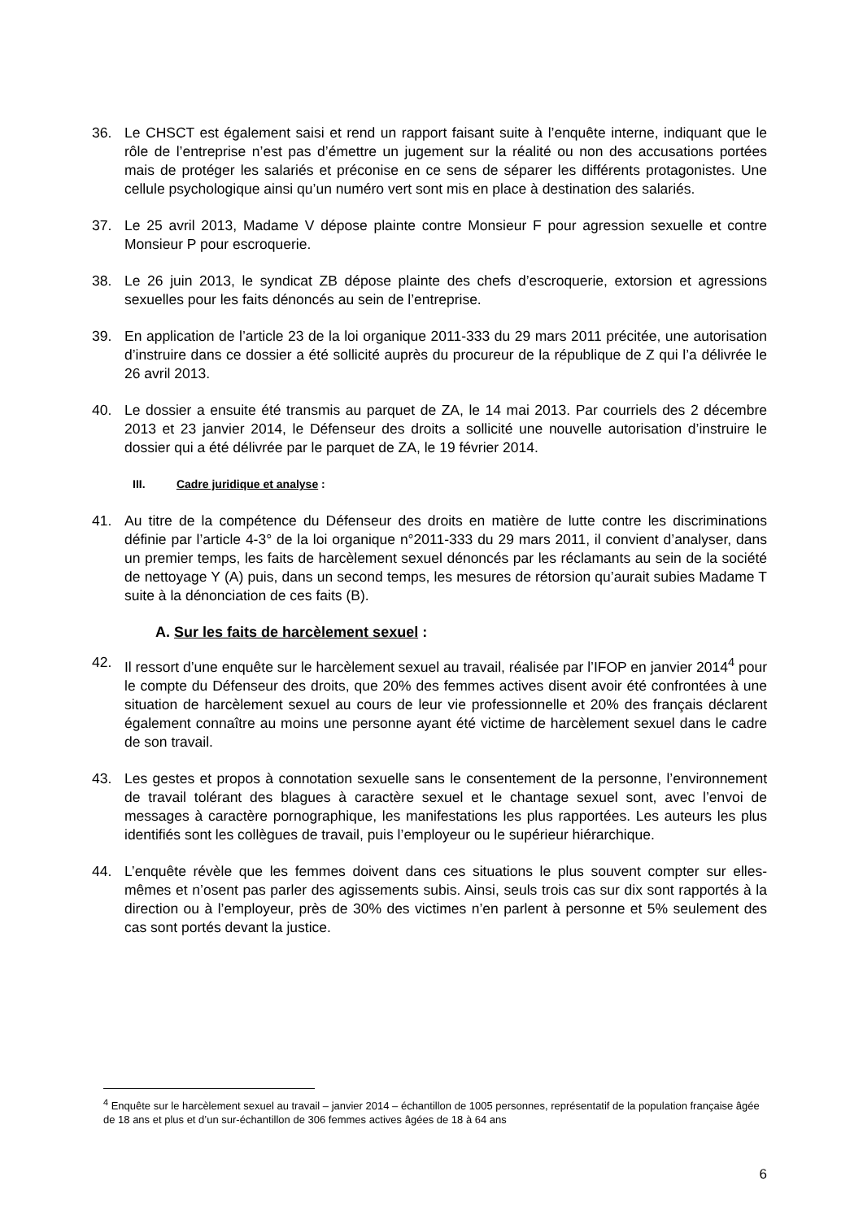36. Le CHSCT est également saisi et rend un rapport faisant suite à l’enquête interne, indiquant que le rôle de l’entreprise n’est pas d’émettre un jugement sur la réalité ou non des accusations portées mais de protéger les salariés et préconise en ce sens de séparer les différents protagonistes. Une cellule psychologique ainsi qu’un numéro vert sont mis en place à destination des salariés.
37. Le 25 avril 2013, Madame V dépose plainte contre Monsieur F pour agression sexuelle et contre Monsieur P pour escroquerie.
38. Le 26 juin 2013, le syndicat ZB dépose plainte des chefs d’escroquerie, extorsion et agressions sexuelles pour les faits dénoncés au sein de l’entreprise.
39. En application de l’article 23 de la loi organique 2011-333 du 29 mars 2011 précitée, une autorisation d’instruire dans ce dossier a été sollicité auprès du procureur de la république de Z qui l’a délivrée le 26 avril 2013.
40. Le dossier a ensuite été transmis au parquet de ZA, le 14 mai 2013. Par courriels des 2 décembre 2013 et 23 janvier 2014, le Défenseur des droits a sollicité une nouvelle autorisation d’instruire le dossier qui a été délivrée par le parquet de ZA, le 19 février 2014.
III. Cadre juridique et analyse :
41. Au titre de la compétence du Défenseur des droits en matière de lutte contre les discriminations définie par l’article 4-3° de la loi organique n°2011-333 du 29 mars 2011, il convient d’analyser, dans un premier temps, les faits de harcèlement sexuel dénoncés par les réclamants au sein de la société de nettoyage Y (A) puis, dans un second temps, les mesures de rétorsion qu’aurait subies Madame T suite à la dénonciation de ces faits (B).
A. Sur les faits de harcèlement sexuel :
42. Il ressort d’une enquête sur le harcèlement sexuel au travail, réalisée par l’IFOP en janvier 2014<sup>4</sup> pour le compte du Défenseur des droits, que 20% des femmes actives disent avoir été confrontées à une situation de harcèlement sexuel au cours de leur vie professionnelle et 20% des français déclarent également connaître au moins une personne ayant été victime de harcèlement sexuel dans le cadre de son travail.
43. Les gestes et propos à connotation sexuelle sans le consentement de la personne, l’environnement de travail tolérant des blagues à caractère sexuel et le chantage sexuel sont, avec l’envoi de messages à caractère pornographique, les manifestations les plus rapportées. Les auteurs les plus identifiés sont les collègues de travail, puis l’employeur ou le supérieur hiérarchique.
44. L’enquête révèle que les femmes doivent dans ces situations le plus souvent compter sur elles-mêmes et n’osent pas parler des agissements subis. Ainsi, seuls trois cas sur dix sont rapportés à la direction ou à l’employeur, près de 30% des victimes n’en parlent à personne et 5% seulement des cas sont portés devant la justice.
<sup>4</sup> Enquête sur le harcèlement sexuel au travail – janvier 2014 – échantillon de 1005 personnes, représentatif de la population française âgée de 18 ans et plus et d’un sur-échantillon de 306 femmes actives âgées de 18 à 64 ans
6